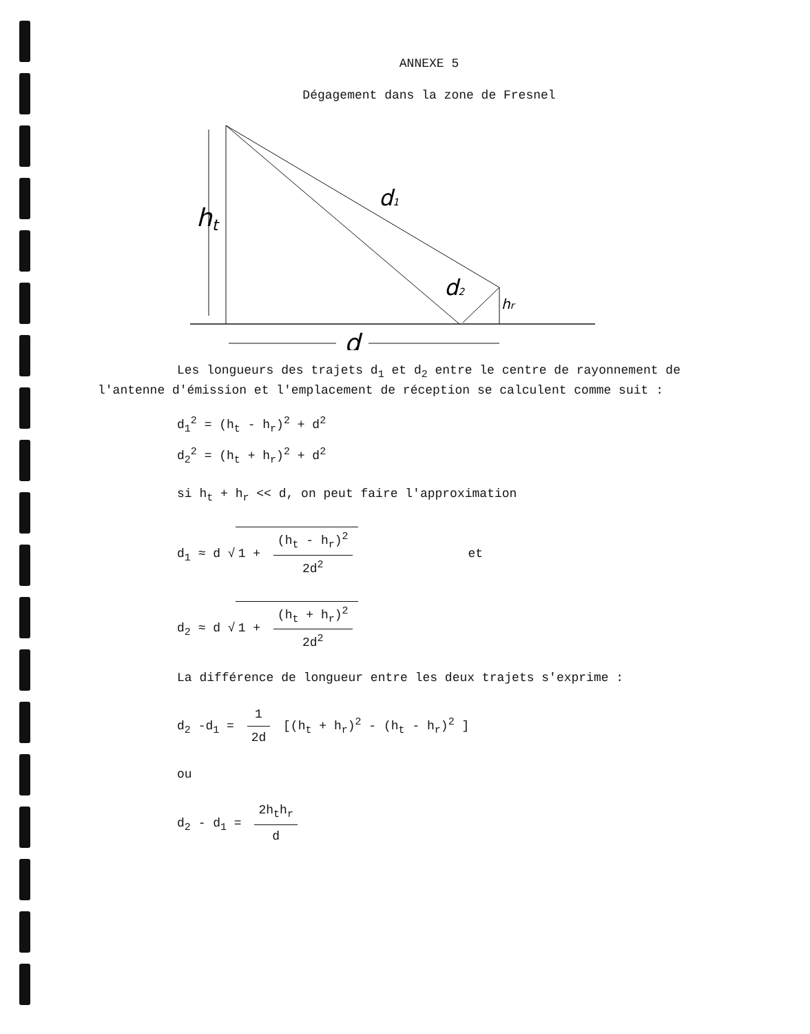ANNEXE 5
Dégagement dans la zone de Fresnel
ht
d1
d2
hr
d
Les longueurs des trajets d<sub>1</sub> et d<sub>2</sub> entre le centre de rayonnement de l'antenne d'émission et l'emplacement de réception se calculent comme suit :
d<sub>1</sub><sup>2</sup> = (h<sub>t</sub> - h<sub>r</sub>)<sup>2</sup> + d<sup>2</sup>
d<sub>2</sub><sup>2</sup> = (h<sub>t</sub> + h<sub>r</sub>)<sup>2</sup> + d<sup>2</sup>
si h<sub>t</sub> + h<sub>r</sub> << d, on peut faire l'approximation
d<sub>1</sub> ≈ d √ 1 + (h<sub>t</sub> - h<sub>r</sub>)<sup>2</sup> 2d<sup>2</sup> et
d<sub>2</sub> ≈ d √ 1 + (h<sub>t</sub> + h<sub>r</sub>)<sup>2</sup> 2d<sup>2</sup>
La différence de longueur entre les deux trajets s'exprime :
d<sub>2</sub> -d<sub>1</sub> = 1 2d [(h<sub>t</sub> + h<sub>r</sub>)<sup>2</sup> - (h<sub>t</sub> - h<sub>r</sub>)<sup>2</sup> ]
ou
d<sub>2</sub> - d<sub>1</sub> = 2h<sub>t</sub>h<sub>r</sub> d